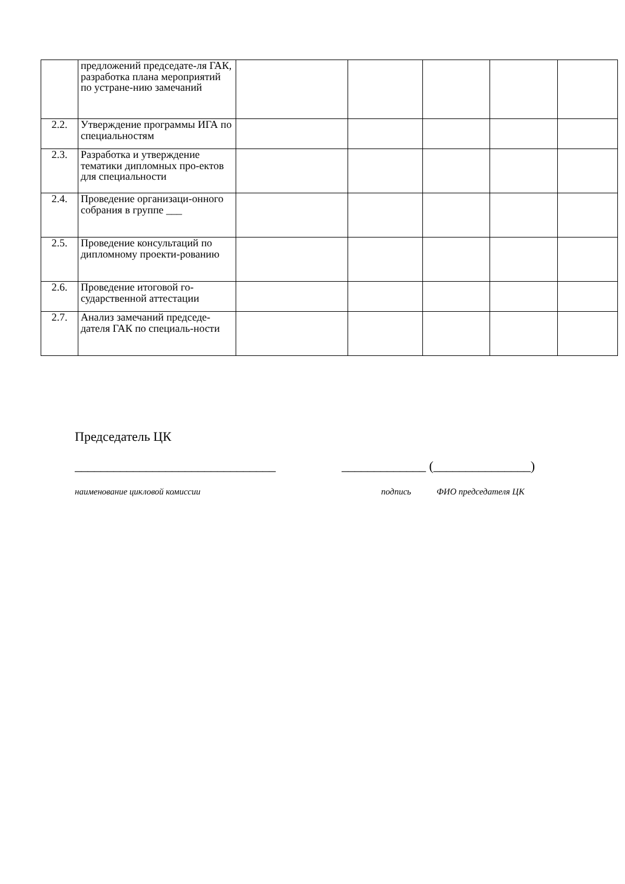| | предложений председате-ля ГАК, разработка плана мероприятий по устране-нию замечаний | | | | | |
| 2.2. | Утверждение программы ИГА по специальностям | | | | | |
| 2.3. | Разработка и утверждение тематики дипломных про-ектов для специальности | | | | | |
| 2.4. | Проведение организаци-онного собрания в группе ___ | | | | | |
| 2.5. | Проведение консультаций по дипломному проекти-рованию | | | | | |
| 2.6. | Проведение итоговой го-сударственной аттестации | | | | | |
| 2.7. | Анализ замечаний председе-дателя ГАК по специаль-ности | | | | | |
Председатель ЦК
_______________________________ _____________ (_______________)
наименование цикловой комиссии подпись ФИО председателя ЦК